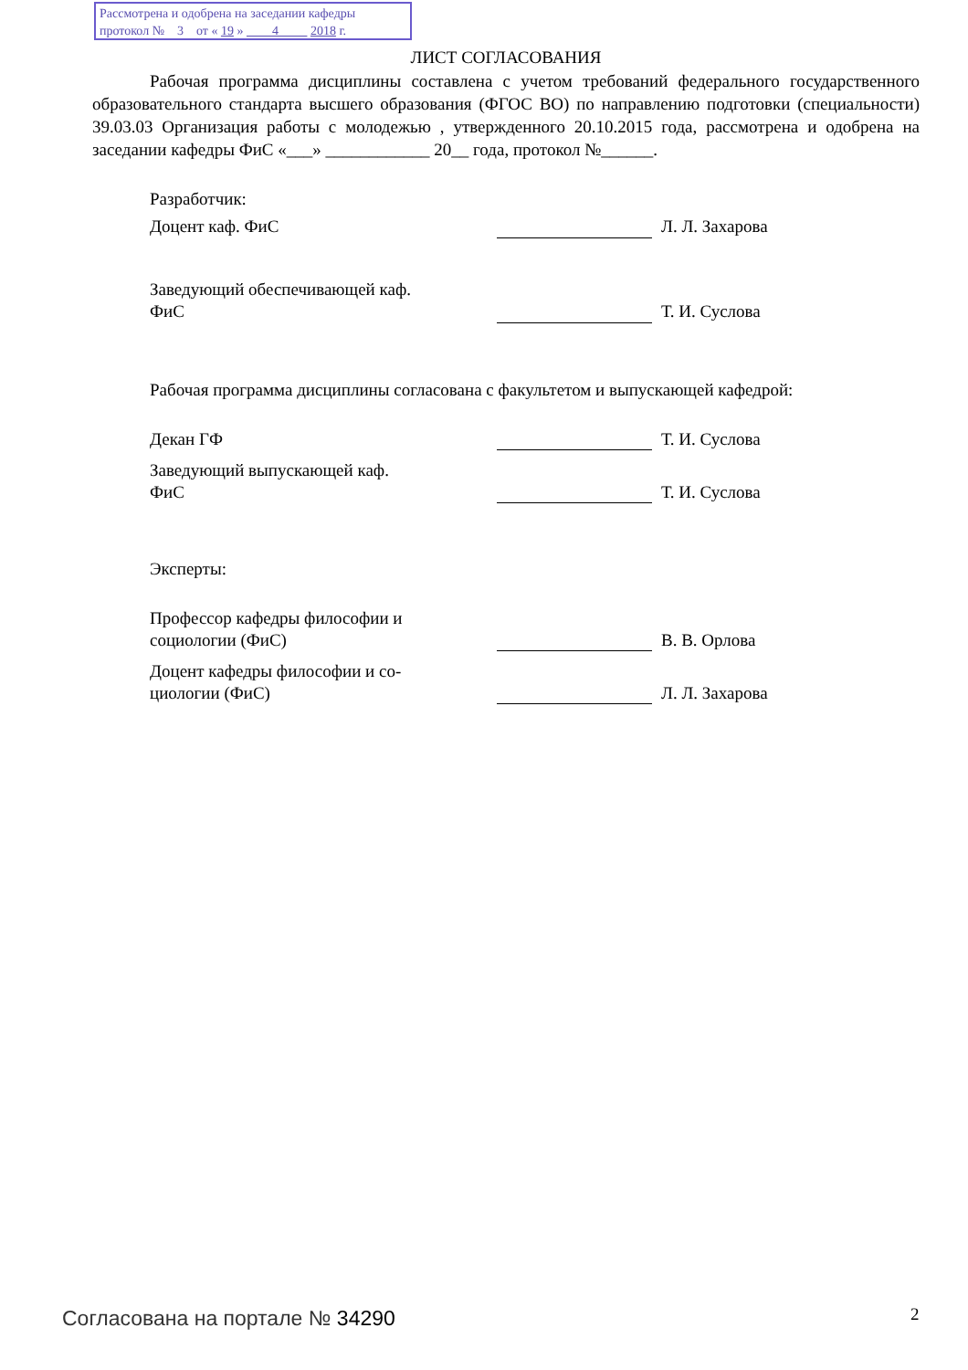Рассмотрена и одобрена на заседании кафедры
протокол № 3 от « 19 » 4 2018 г.
ЛИСТ СОГЛАСОВАНИЯ
Рабочая программа дисциплины составлена с учетом требований федерального государственного образовательного стандарта высшего образования (ФГОС ВО) по направлению подготовки (специальности) 39.03.03 Организация работы с молодежью , утвержденного 20.10.2015 года, рассмотрена и одобрена на заседании кафедры ФиС «___» ____________ 20__ года, протокол №______.
| Разработчик: | | |
| Доцент каф. ФиС | | Л. Л. Захарова |
| Заведующий обеспечивающей каф. ФиС | | Т. И. Суслова |
Рабочая программа дисциплины согласована с факультетом и выпускающей кафедрой:
| Декан ГФ | | Т. И. Суслова |
| Заведующий выпускающей каф. ФиС | | Т. И. Суслова |
| Эксперты: | | |
| Профессор кафедры философии и социологии (ФиС) | | В. В. Орлова |
| Доцент кафедры философии и со- циологии (ФиС) | | Л. Л. Захарова |
Согласована на портале № 34290 2